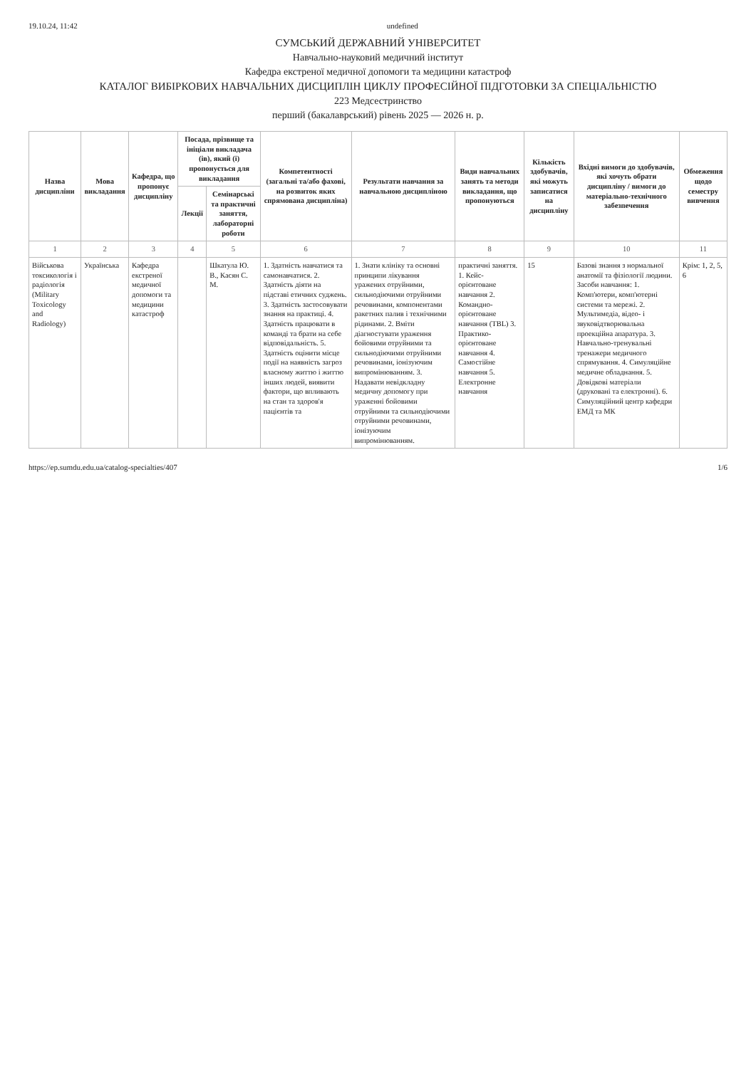19.10.24, 11:42 undefined
СУМСЬКИЙ ДЕРЖАВНИЙ УНІВЕРСИТЕТ
Навчально-науковий медичний інститут
Кафедра екстреної медичної допомоги та медицини катастроф
КАТАЛОГ ВИБІРКОВИХ НАВЧАЛЬНИХ ДИСЦИПЛІН ЦИКЛУ ПРОФЕСІЙНОЇ ПІДГОТОВКИ ЗА СПЕЦІАЛЬНІСТЮ
223 Медсестринство
перший (бакалаврський) рівень 2025 — 2026 н. р.
| Назва дисципліни | Мова викладання | Кафедра, що пропонує дисципліну | Посада, прізвище та ініціали викладача (ів), який (і) пропонується для викладання | | Компетентності (загальні та/або фахові, на розвиток яких спрямована дисципліна) | Результати навчання за навчальною дисципліною | Види навчальних занять та методи викладання, що пропонуються | Кількість здобувачів, які можуть записатися на дисципліну | Вхідні вимоги до здобувачів, які хочуть обрати дисципліну / вимоги до матеріально-технічного забезпечення | Обмеження щодо семестру вивчення |
| --- | --- | --- | --- | --- | --- | --- | --- | --- | --- | --- |
| | | | Лекції | Семінарські та практичні заняття, лабораторні роботи | | | | | | |
| 1 | 2 | 3 | 4 | 5 | 6 | 7 | 8 | 9 | 10 | 11 |
| Військова токсикологія і радіологія (Military Toxicology and Radiology) | Українська | Кафедра екстреної медичної допомоги та медицини катастроф | | Шкатула Ю. В., Касян С. М. | 1. Здатність навчатися та самонавчатися. 2. Здатність діяти на підставі етичних суджень. 3. Здатність застосовувати знання на практиці. 4. Здатність працювати в команді та брати на себе відповідальність. 5. Здатність оцінити місце події на наявність загроз власному життю і життю інших людей, виявити фактори, що впливають на стан та здоров'я пацієнтів та | 1. Знати клініку та основні принципи лікування уражених отруйними, сильнодіючими отруйними речовинами, компонентами ракетних палив і технічними рідинами. 2. Вміти діагностувати ураження бойовими отруйними та сильнодіючими отруйними речовинами, іонізуючим випромінюванням. 3. Надавати невідкладну медичну допомогу при ураженні бойовими отруйними та сильнодіючими отруйними речовинами, іонізуючим випромінюванням. | практичні заняття. 1. Кейс-орієнтоване навчання 2. Командно-орієнтоване навчання (TBL) 3. Практико-орієнтоване навчання 4. Самостійне навчання 5. Електронне навчання | 15 | Базові знання з нормальної анатомії та фізіології людини. Засоби навчання: 1. Комп'ютери, комп'ютерні системи та мережі. 2. Мультимедіа, відео- і звуковідтворювальна проекційна апаратура. 3. Навчально-тренувальні тренажери медичного спрямування. 4. Симуляційне медичне обладнання. 5. Довідкові матеріали (друковані та електронні). 6. Симуляційний центр кафедри ЕМД та МК | Крім: 1, 2, 5, 6 |
https://ep.sumdu.edu.ua/catalog-specialties/407 1/6